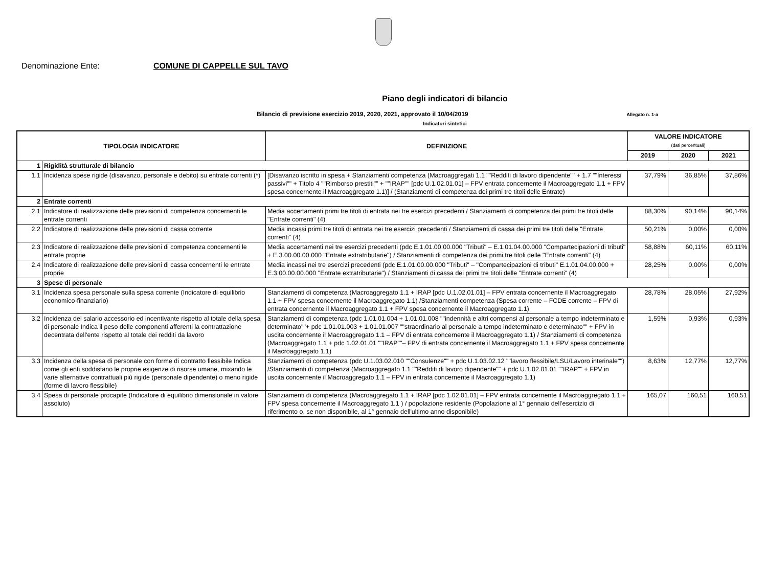Denominazione Ente: COMUNE DI CAPPELLE SUL TAVO
Piano degli indicatori di bilancio
Bilancio di previsione esercizio 2019, 2020, 2021, approvato il 10/04/2019 Allegato n. 1-a
Indicatori sintetici
| TIPOLOGIA INDICATORE | | DEFINIZIONE | VALORE INDICATORE (dati percentuali) | | |
| --- | --- | --- | --- | --- | --- |
| | | | 2019 | 2020 | 2021 |
| 1 | Rigidità strutturale di bilancio | | | | |
| 1.1 | Incidenza spese rigide (disavanzo, personale e debito) su entrate correnti (*) | [Disavanzo iscritto in spesa + Stanziamenti competenza (Macroaggregati 1.1 ""Redditi di lavoro dipendente"" + 1.7 ""Interessi passivi"" + Titolo 4 ""Rimborso prestiti"" + ""IRAP"" [pdc U.1.02.01.01] – FPV entrata concernente il Macroaggregato 1.1 + FPV spesa concernente il Macroaggregato 1.1)] / (Stanziamenti di competenza dei primi tre titoli delle Entrate) | 37,79% | 36,85% | 37,86% |
| 2 | Entrate correnti | | | | |
| 2.1 | Indicatore di realizzazione delle previsioni di competenza concernenti le entrate correnti | Media accertamenti primi tre titoli di entrata nei tre esercizi precedenti / Stanziamenti di competenza dei primi tre titoli delle "Entrate correnti" (4) | 88,30% | 90,14% | 90,14% |
| 2.2 | Indicatore di realizzazione delle previsioni di cassa corrente | Media incassi primi tre titoli di entrata nei tre esercizi precedenti / Stanziamenti di cassa dei primi tre titoli delle "Entrate correnti" (4) | 50,21% | 0,00% | 0,00% |
| 2.3 | Indicatore di realizzazione delle previsioni di competenza concernenti le entrate proprie | Media accertamenti nei tre esercizi precedenti (pdc E.1.01.00.00.000 "Tributi" – E.1.01.04.00.000 "Compartecipazioni di tributi" + E.3.00.00.00.000 "Entrate extratributarie") / Stanziamenti di competenza dei primi tre titoli delle "Entrate correnti" (4) | 58,88% | 60,11% | 60,11% |
| 2.4 | Indicatore di realizzazione delle previsioni di cassa concernenti le entrate proprie | Media incassi nei tre esercizi precedenti (pdc E.1.01.00.00.000 "Tributi" – "Compartecipazioni di tributi" E.1.01.04.00.000 + E.3.00.00.00.000 "Entrate extratributarie") / Stanziamenti di cassa dei primi tre titoli delle "Entrate correnti" (4) | 28,25% | 0,00% | 0,00% |
| 3 | Spese di personale | | | | |
| 3.1 | Incidenza spesa personale sulla spesa corrente (Indicatore di equilibrio economico-finanziario) | Stanziamenti di competenza (Macroaggregato 1.1 + IRAP [pdc U.1.02.01.01] – FPV entrata concernente il Macroaggregato 1.1 + FPV spesa concernente il Macroaggregato 1.1) /Stanziamenti competenza (Spesa corrente – FCDE corrente – FPV di entrata concernente il Macroaggregato 1.1 + FPV spesa concernente il Macroaggregato 1.1) | 28,78% | 28,05% | 27,92% |
| 3.2 | Incidenza del salario accessorio ed incentivante rispetto al totale della spesa di personale Indica il peso delle componenti afferenti la contrattazione decentrata dell'ente rispetto al totale dei redditi da lavoro | Stanziamenti di competenza (pdc 1.01.01.004 + 1.01.01.008 ""indennità e altri compensi al personale a tempo indeterminato e determinato""+ pdc 1.01.01.003 + 1.01.01.007 ""straordinario al personale a tempo indeterminato e determinato"" + FPV in uscita concernente il Macroaggregato 1.1 – FPV di entrata concernente il Macroaggregato 1.1) / Stanziamenti di competenza (Macroaggregato 1.1 + pdc 1.02.01.01 ""IRAP""– FPV di entrata concernente il Macroaggregato 1.1 + FPV spesa concernente il Macroaggregato 1.1) | 1,59% | 0,93% | 0,93% |
| 3.3 | Incidenza della spesa di personale con forme di contratto flessibile Indica come gli enti soddisfano le proprie esigenze di risorse umane, mixando le varie alternative contrattuali più rigide (personale dipendente) o meno rigide (forme di lavoro flessibile) | Stanziamenti di competenza (pdc U.1.03.02.010 ""Consulenze"" + pdc U.1.03.02.12 ""lavoro flessibile/LSU/Lavoro interinale"") /Stanziamenti di competenza (Macroaggregato 1.1 ""Redditi di lavoro dipendente"" + pdc U.1.02.01.01 ""IRAP"" + FPV in uscita concernente il Macroaggregato 1.1 – FPV in entrata concernente il Macroaggregato 1.1) | 8,63% | 12,77% | 12,77% |
| 3.4 | Spesa di personale procapite (Indicatore di equilibrio dimensionale in valore assoluto) | Stanziamenti di competenza (Macroaggregato 1.1 + IRAP [pdc 1.02.01.01] – FPV entrata concernente il Macroaggregato 1.1 + FPV spesa concernente il Macroaggregato 1.1 ) / popolazione residente (Popolazione al 1° gennaio dell'esercizio di riferimento o, se non disponibile, al 1° gennaio dell'ultimo anno disponibile) | 165,07 | 160,51 | 160,51 |